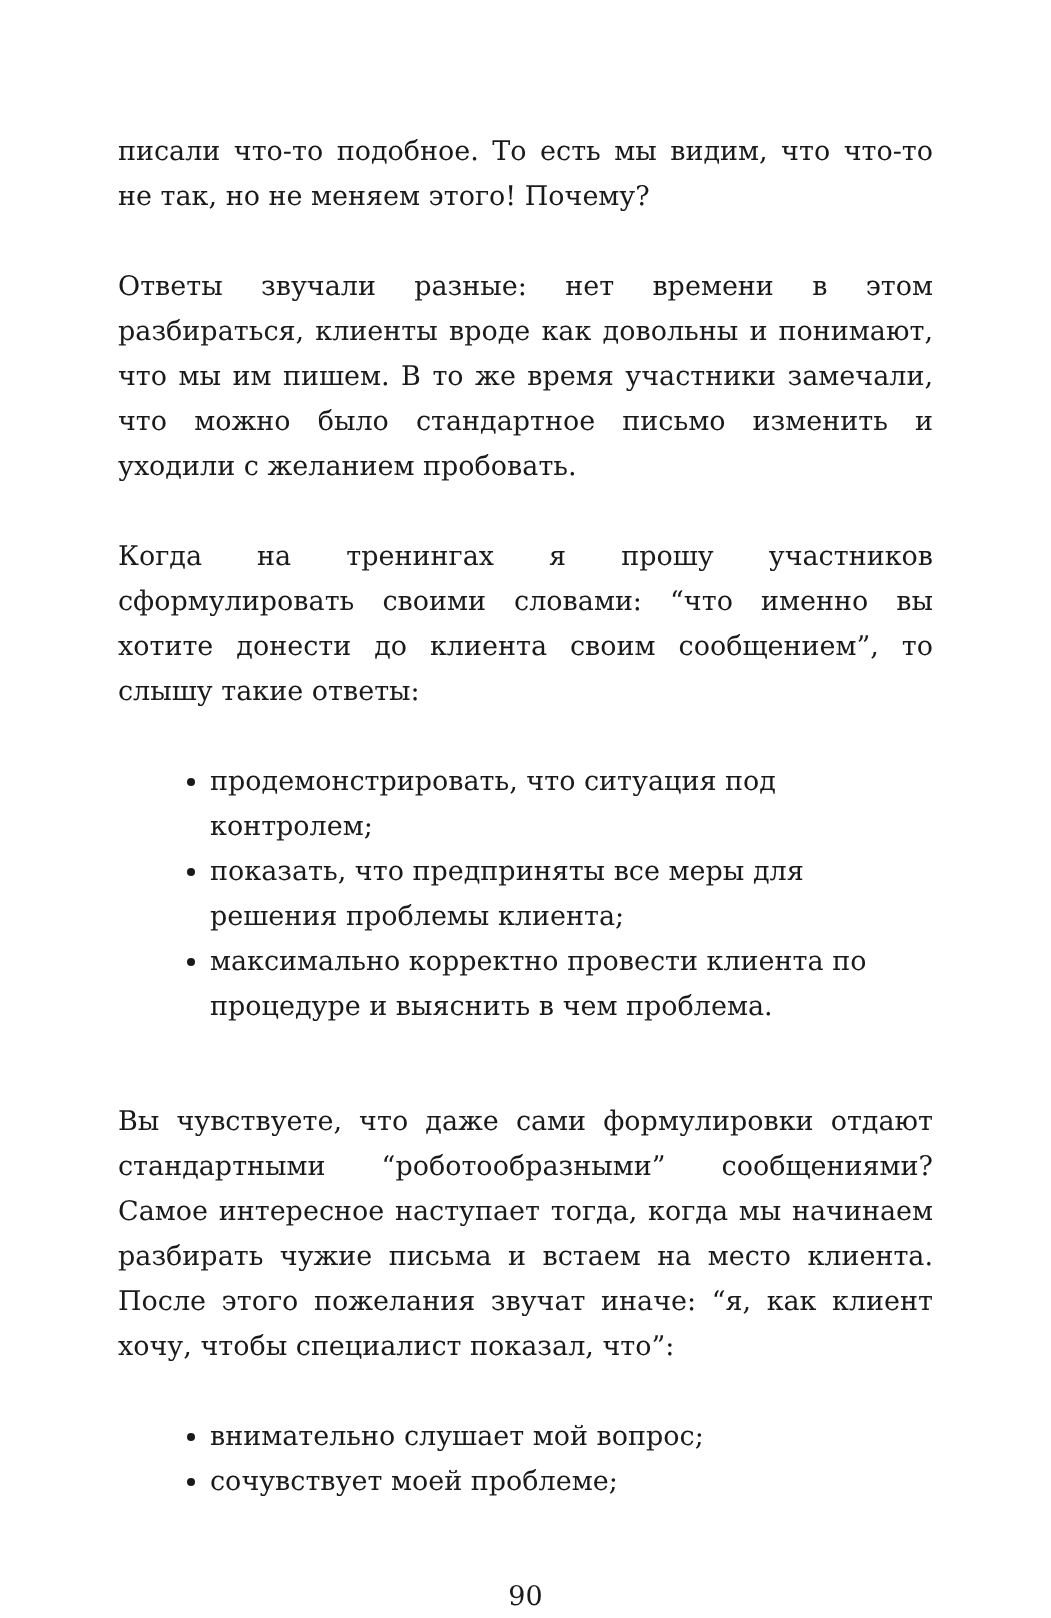писали что-то подобное. То есть мы видим, что что-то не так, но не меняем этого! Почему?
Ответы звучали разные: нет времени в этом разбираться, клиенты вроде как довольны и понимают, что мы им пишем. В то же время участники замечали, что можно было стандартное письмо изменить и уходили с желанием пробовать.
Когда на тренингах я прошу участников сформулировать своими словами: “что именно вы хотите донести до клиента своим сообщением”, то слышу такие ответы:
продемонстрировать, что ситуация под контролем;
показать, что предприняты все меры для решения проблемы клиента;
максимально корректно провести клиента по процедуре и выяснить в чем проблема.
Вы чувствуете, что даже сами формулировки отдают стандартными “роботообразными” сообщениями? Самое интересное наступает тогда, когда мы начинаем разбирать чужие письма и встаем на место клиента. После этого пожелания звучат иначе: “я, как клиент хочу, чтобы специалист показал, что”:
внимательно слушает мой вопрос;
сочувствует моей проблеме;
90